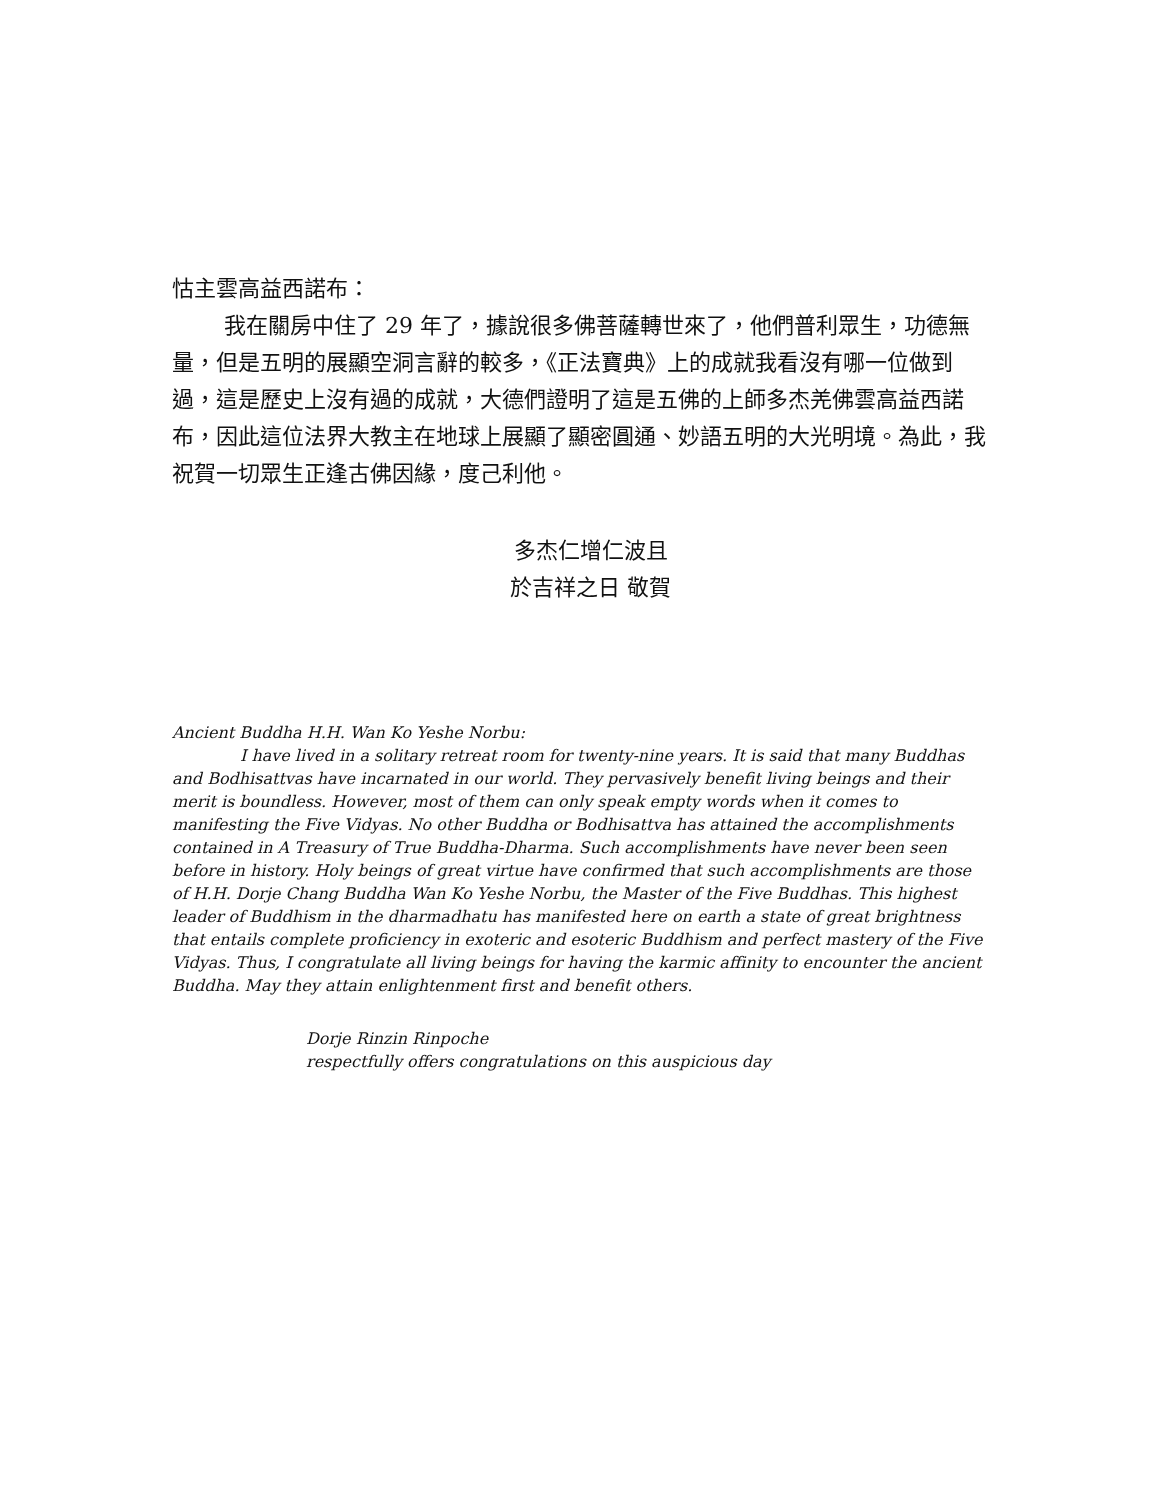怙主雲高益西諾布：
我在關房中住了 29 年了，據說很多佛菩薩轉世來了，他們普利眾生，功德無量，但是五明的展顯空洞言辭的較多，《正法寶典》上的成就我看沒有哪一位做到過，這是歷史上沒有過的成就，大德們證明了這是五佛的上師多杰羌佛雲高益西諾布，因此這位法界大教主在地球上展顯了顯密圓通、妙語五明的大光明境。為此，我祝賀一切眾生正逢古佛因緣，度己利他。
多杰仁增仁波且
於吉祥之日 敬賀
Ancient Buddha H.H. Wan Ko Yeshe Norbu:
I have lived in a solitary retreat room for twenty-nine years. It is said that many Buddhas and Bodhisattvas have incarnated in our world. They pervasively benefit living beings and their merit is boundless. However, most of them can only speak empty words when it comes to manifesting the Five Vidyas. No other Buddha or Bodhisattva has attained the accomplishments contained in A Treasury of True Buddha-Dharma. Such accomplishments have never been seen before in history. Holy beings of great virtue have confirmed that such accomplishments are those of H.H. Dorje Chang Buddha Wan Ko Yeshe Norbu, the Master of the Five Buddhas. This highest leader of Buddhism in the dharmadhatu has manifested here on earth a state of great brightness that entails complete proficiency in exoteric and esoteric Buddhism and perfect mastery of the Five Vidyas. Thus, I congratulate all living beings for having the karmic affinity to encounter the ancient Buddha. May they attain enlightenment first and benefit others.
Dorje Rinzin Rinpoche
respectfully offers congratulations on this auspicious day